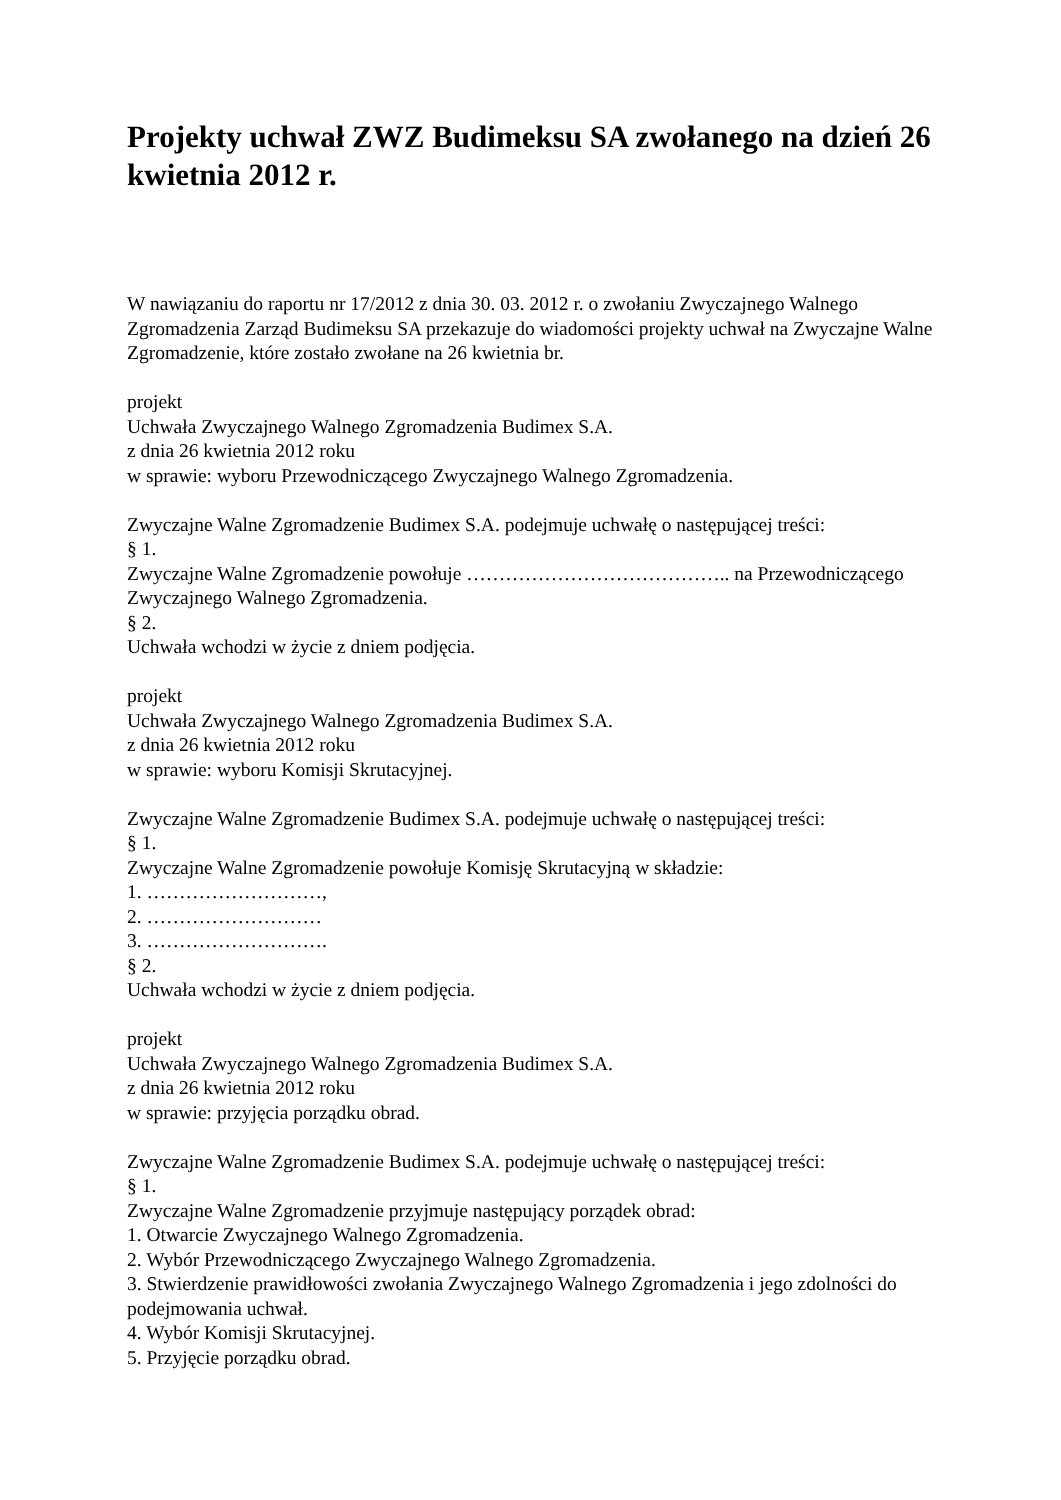Projekty uchwał ZWZ Budimeksu SA zwołanego na dzień 26 kwietnia 2012 r.
W nawiązaniu do raportu nr 17/2012 z dnia 30. 03. 2012 r. o zwołaniu Zwyczajnego Walnego Zgromadzenia Zarząd Budimeksu SA przekazuje do wiadomości projekty uchwał na Zwyczajne Walne Zgromadzenie, które zostało zwołane na 26 kwietnia br.
projekt
Uchwała Zwyczajnego Walnego Zgromadzenia Budimex S.A.
z dnia 26 kwietnia 2012 roku
w sprawie: wyboru Przewodniczącego Zwyczajnego Walnego Zgromadzenia.
Zwyczajne Walne Zgromadzenie Budimex S.A. podejmuje uchwałę o następującej treści:
§ 1.
Zwyczajne Walne Zgromadzenie powołuje ………………………………….. na Przewodniczącego Zwyczajnego Walnego Zgromadzenia.
§ 2.
Uchwała wchodzi w życie z dniem podjęcia.
projekt
Uchwała Zwyczajnego Walnego Zgromadzenia Budimex S.A.
z dnia 26 kwietnia 2012 roku
w sprawie: wyboru Komisji Skrutacyjnej.
Zwyczajne Walne Zgromadzenie Budimex S.A. podejmuje uchwałę o następującej treści:
§ 1.
Zwyczajne Walne Zgromadzenie powołuje Komisję Skrutacyjną w składzie:
1. ………………………,
2. ………………………
3. ……………………….
§ 2.
Uchwała wchodzi w życie z dniem podjęcia.
projekt
Uchwała Zwyczajnego Walnego Zgromadzenia Budimex S.A.
z dnia 26 kwietnia 2012 roku
w sprawie: przyjęcia porządku obrad.
Zwyczajne Walne Zgromadzenie Budimex S.A. podejmuje uchwałę o następującej treści:
§ 1.
Zwyczajne Walne Zgromadzenie przyjmuje następujący porządek obrad:
1. Otwarcie Zwyczajnego Walnego Zgromadzenia.
2. Wybór Przewodniczącego Zwyczajnego Walnego Zgromadzenia.
3. Stwierdzenie prawidłowości zwołania Zwyczajnego Walnego Zgromadzenia i jego zdolności do podejmowania uchwał.
4. Wybór Komisji Skrutacyjnej.
5. Przyjęcie porządku obrad.